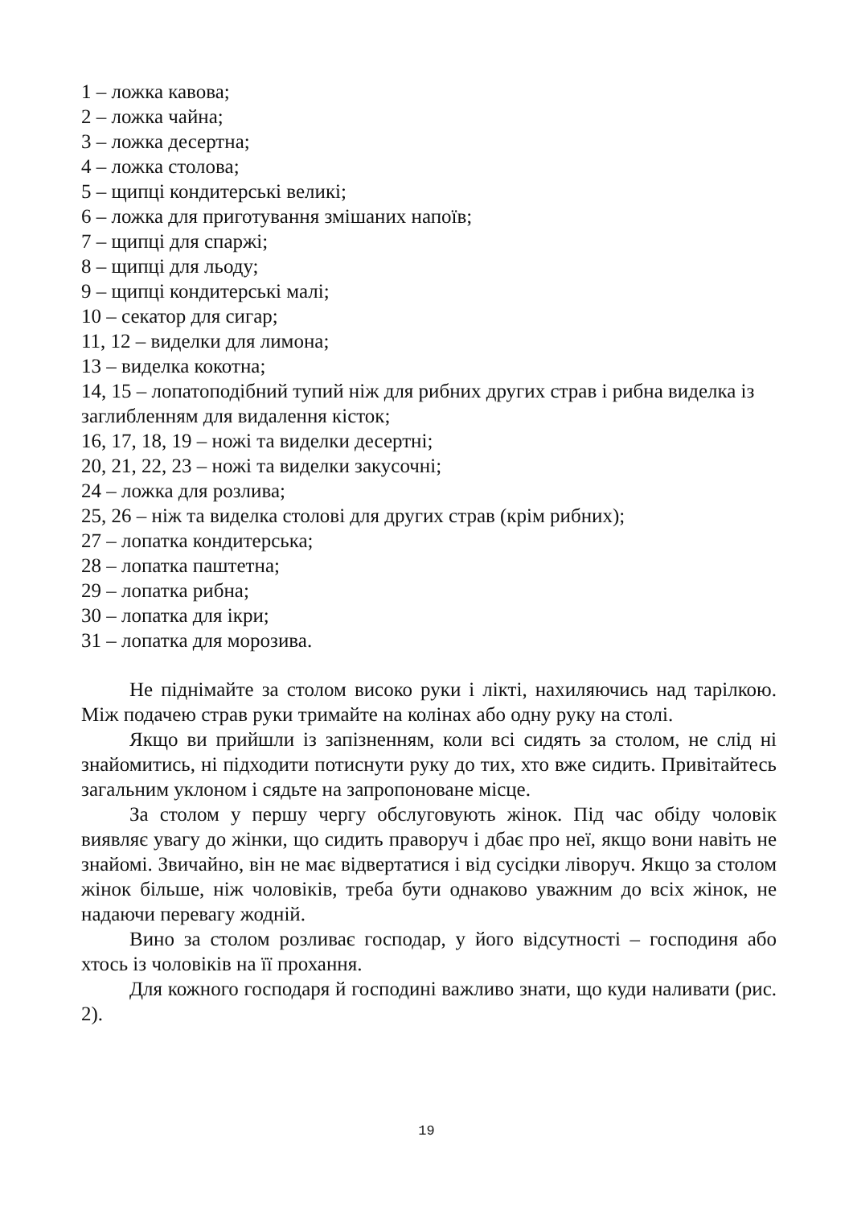1 – ложка кавова;
2 – ложка чайна;
3 – ложка десертна;
4 – ложка столова;
5 – щипці кондитерські великі;
6 – ложка для приготування змішаних напоїв;
7 – щипці для спаржі;
8 – щипці для льоду;
9 – щипці кондитерські малі;
10 – секатор для сигар;
11, 12 – виделки для лимона;
13 – виделка кокотна;
14, 15 – лопатоподібний тупий ніж для рибних других страв і рибна виделка із заглибленням для видалення кісток;
16, 17, 18, 19 – ножі та виделки десертні;
20, 21, 22, 23 – ножі та виделки закусочні;
24 – ложка для розлива;
25, 26 – ніж та виделка столові для других страв (крім рибних);
27 – лопатка кондитерська;
28 – лопатка паштетна;
29 – лопатка рибна;
30 – лопатка для ікри;
31 – лопатка для морозива.
Не піднімайте за столом високо руки і лікті, нахиляючись над тарілкою. Між подачею страв руки тримайте на колінах або одну руку на столі.
Якщо ви прийшли із запізненням, коли всі сидять за столом, не слід ні знайомитись, ні підходити потиснути руку до тих, хто вже сидить. Привітайтесь загальним уклоном і сядьте на запропоноване місце.
За столом у першу чергу обслуговують жінок. Під час обіду чоловік виявляє увагу до жінки, що сидить праворуч і дбає про неї, якщо вони навіть не знайомі. Звичайно, він не має відвертатися і від сусідки ліворуч. Якщо за столом жінок більше, ніж чоловіків, треба бути однаково уважним до всіх жінок, не надаючи перевагу жодній.
Вино за столом розливає господар, у його відсутності – господиня або хтось із чоловіків на її прохання.
Для кожного господаря й господині важливо знати, що куди наливати (рис. 2).
19